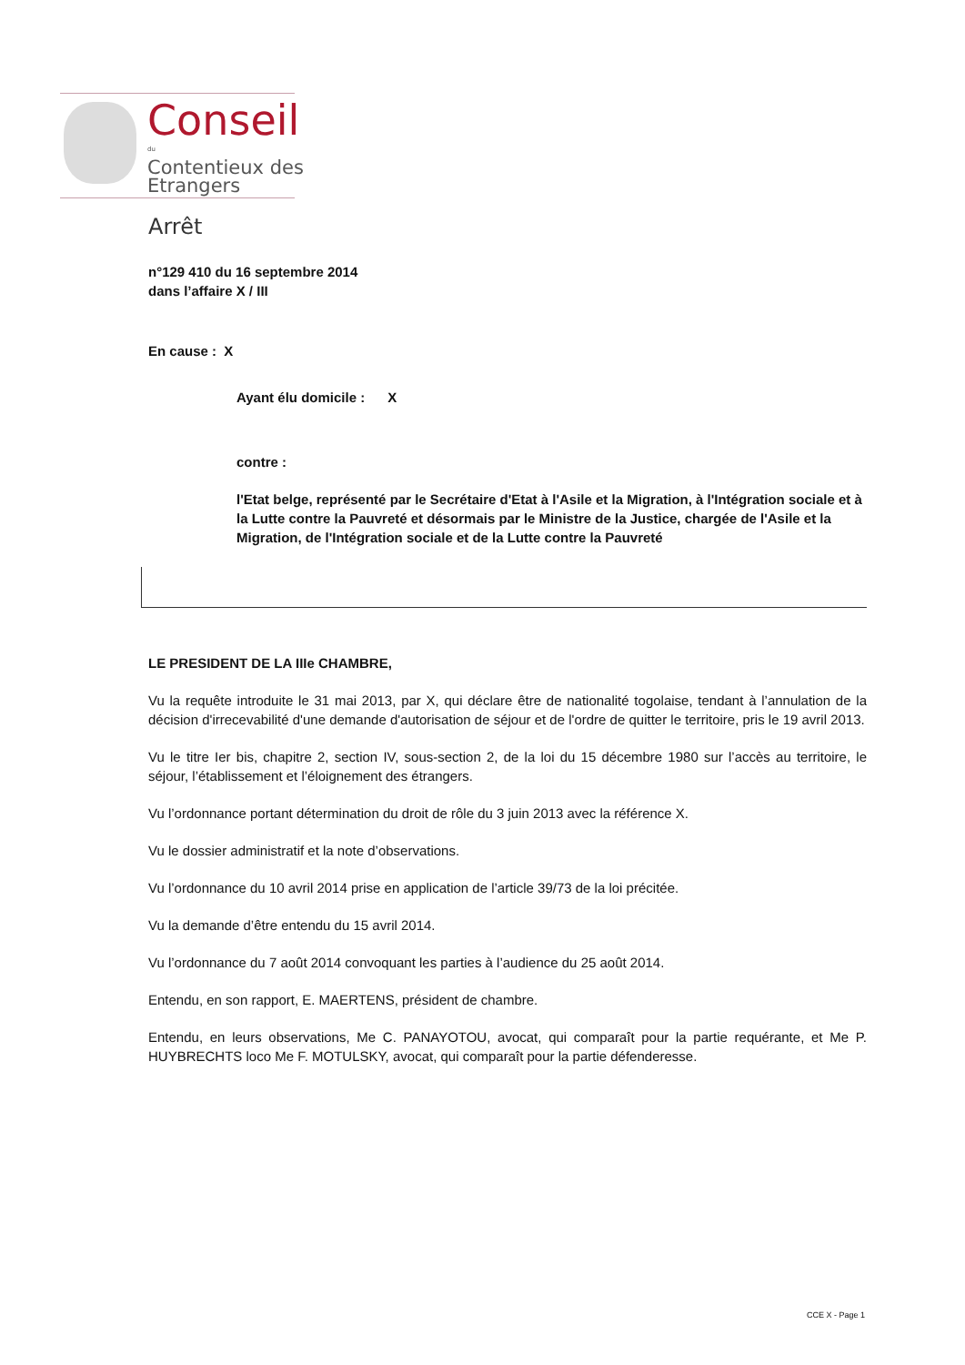Conseil
du
Contentieux des
Etrangers
Arrêt
n°129 410 du 16 septembre 2014
dans l’affaire X / III
En cause : X
Ayant élu domicile : X
contre :
l'Etat belge, représenté par le Secrétaire d'Etat à l'Asile et la Migration, à l'Intégration sociale et à la Lutte contre la Pauvreté et désormais par le Ministre de la Justice, chargée de l'Asile et la Migration, de l'Intégration sociale et de la Lutte contre la Pauvreté
LE PRESIDENT DE LA IIIe CHAMBRE,
Vu la requête introduite le 31 mai 2013, par X, qui déclare être de nationalité togolaise, tendant à l’annulation de la décision d'irrecevabilité d'une demande d'autorisation de séjour et de l'ordre de quitter le territoire, pris le 19 avril 2013.
Vu le titre Ier bis, chapitre 2, section IV, sous-section 2, de la loi du 15 décembre 1980 sur l’accès au territoire, le séjour, l’établissement et l’éloignement des étrangers.
Vu l’ordonnance portant détermination du droit de rôle du 3 juin 2013 avec la référence X.
Vu le dossier administratif et la note d’observations.
Vu l’ordonnance du 10 avril 2014 prise en application de l’article 39/73 de la loi précitée.
Vu la demande d’être entendu du 15 avril 2014.
Vu l’ordonnance du 7 août 2014 convoquant les parties à l’audience du 25 août 2014.
Entendu, en son rapport, E. MAERTENS, président de chambre.
Entendu, en leurs observations, Me C. PANAYOTOU, avocat, qui comparaît pour la partie requérante, et Me P. HUYBRECHTS loco Me F. MOTULSKY, avocat, qui comparaît pour la partie défenderesse.
CCE X - Page 1